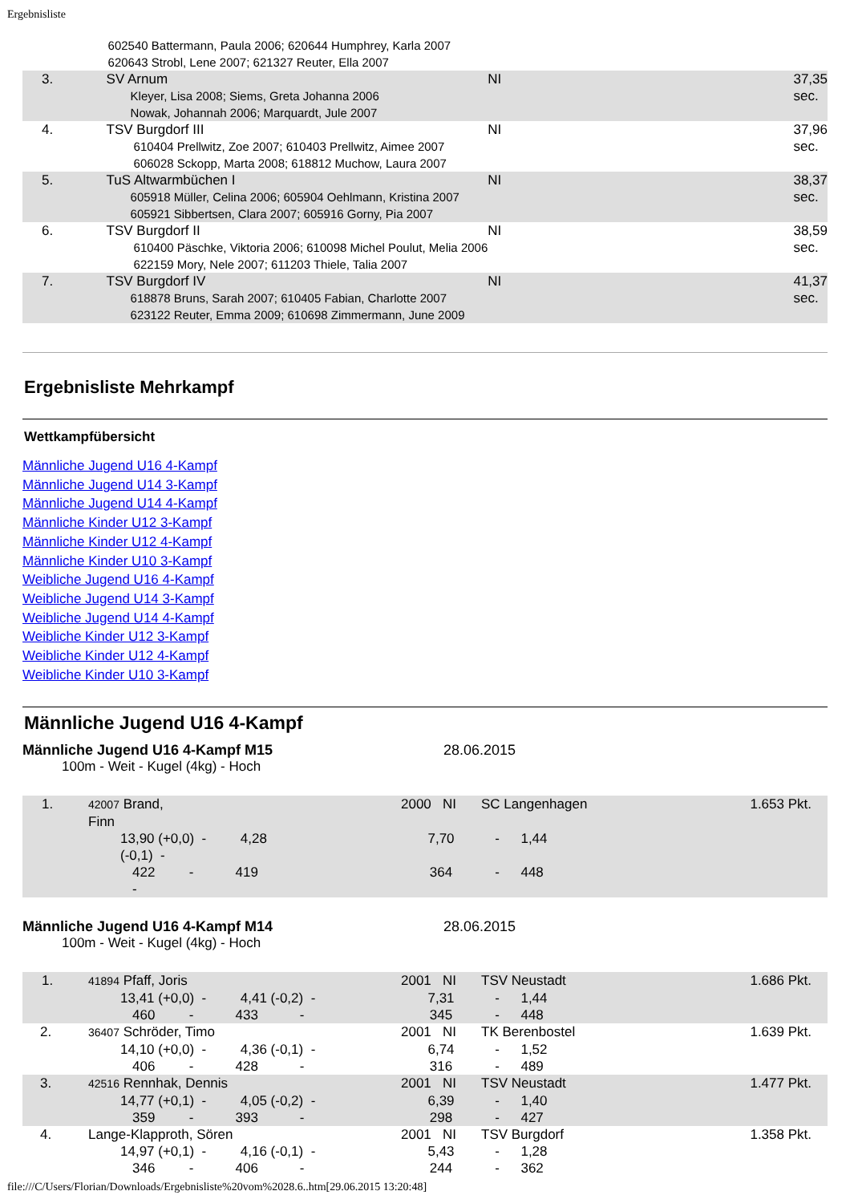Ergebnisliste
| | 602540 Battermann, Paula 2006; 620644 Humphrey, Karla 2007 620643 Strobl, Lene 2007; 621327 Reuter, Ella 2007 | | |
| 3. | SV Arnum Kleyer, Lisa 2008; Siems, Greta Johanna 2006 Nowak, Johannah 2006; Marquardt, Jule 2007 | NI | 37,35 sec. |
| 4. | TSV Burgdorf III 610404 Prellwitz, Zoe 2007; 610403 Prellwitz, Aimee 2007 606028 Sckopp, Marta 2008; 618812 Muchow, Laura 2007 | NI | 37,96 sec. |
| 5. | TuS Altwarmbüchen I 605918 Müller, Celina 2006; 605904 Oehlmann, Kristina 2007 605921 Sibbertsen, Clara 2007; 605916 Gorny, Pia 2007 | NI | 38,37 sec. |
| 6. | TSV Burgdorf II 610400 Päschke, Viktoria 2006; 610098 Michel Poulut, Melia 2006 622159 Mory, Nele 2007; 611203 Thiele, Talia 2007 | NI | 38,59 sec. |
| 7. | TSV Burgdorf IV 618878 Bruns, Sarah 2007; 610405 Fabian, Charlotte 2007 623122 Reuter, Emma 2009; 610698 Zimmermann, June 2009 | NI | 41,37 sec. |
Ergebnisliste Mehrkampf
Wettkampfübersicht
Männliche Jugend U16 4-Kampf
Männliche Jugend U14 3-Kampf
Männliche Jugend U14 4-Kampf
Männliche Kinder U12 3-Kampf
Männliche Kinder U12 4-Kampf
Männliche Kinder U10 3-Kampf
Weibliche Jugend U16 4-Kampf
Weibliche Jugend U14 3-Kampf
Weibliche Jugend U14 4-Kampf
Weibliche Kinder U12 3-Kampf
Weibliche Kinder U12 4-Kampf
Weibliche Kinder U10 3-Kampf
Männliche Jugend U16 4-Kampf
Männliche Jugend U16 4-Kampf M15 28.06.2015
100m - Weit - Kugel (4kg) - Hoch
| 1. | 42007 Brand, Finn | | | 2000 NI | SC Langenhagen | | 1.653 Pkt. |
| | 13,90 (+0,0) - 4,28 (-0,1) - | | | 7,70 | - | 1,44 | |
| | 422 - 419 - | | | 364 | - | 448 | |
Männliche Jugend U16 4-Kampf M14 28.06.2015
100m - Weit - Kugel (4kg) - Hoch
| 1. | 41894 Pfaff, Joris | | 2001 NI | TSV Neustadt | | 1.686 Pkt. |
| | 13,41 (+0,0) - 4,41 (-0,2) - | | 7,31 | - | 1,44 | |
| | 460 - 433 - | | 345 | - | 448 | |
| 2. | 36407 Schröder, Timo | | 2001 NI | TK Berenbostel | | 1.639 Pkt. |
| | 14,10 (+0,0) - 4,36 (-0,1) - | | 6,74 | - | 1,52 | |
| | 406 - 428 - | | 316 | - | 489 | |
| 3. | 42516 Rennhak, Dennis | | 2001 NI | TSV Neustadt | | 1.477 Pkt. |
| | 14,77 (+0,1) - 4,05 (-0,2) - | | 6,39 | - | 1,40 | |
| | 359 - 393 - | | 298 | - | 427 | |
| 4. | Lange-Klapproth, Sören | | 2001 NI | TSV Burgdorf | | 1.358 Pkt. |
| | 14,97 (+0,1) - 4,16 (-0,1) - | | 5,43 | - | 1,28 | |
| | 346 - 406 - | | 244 | - | 362 | |
file:///C/Users/Florian/Downloads/Ergebnisliste%20vom%2028.6..htm[29.06.2015 13:20:48]